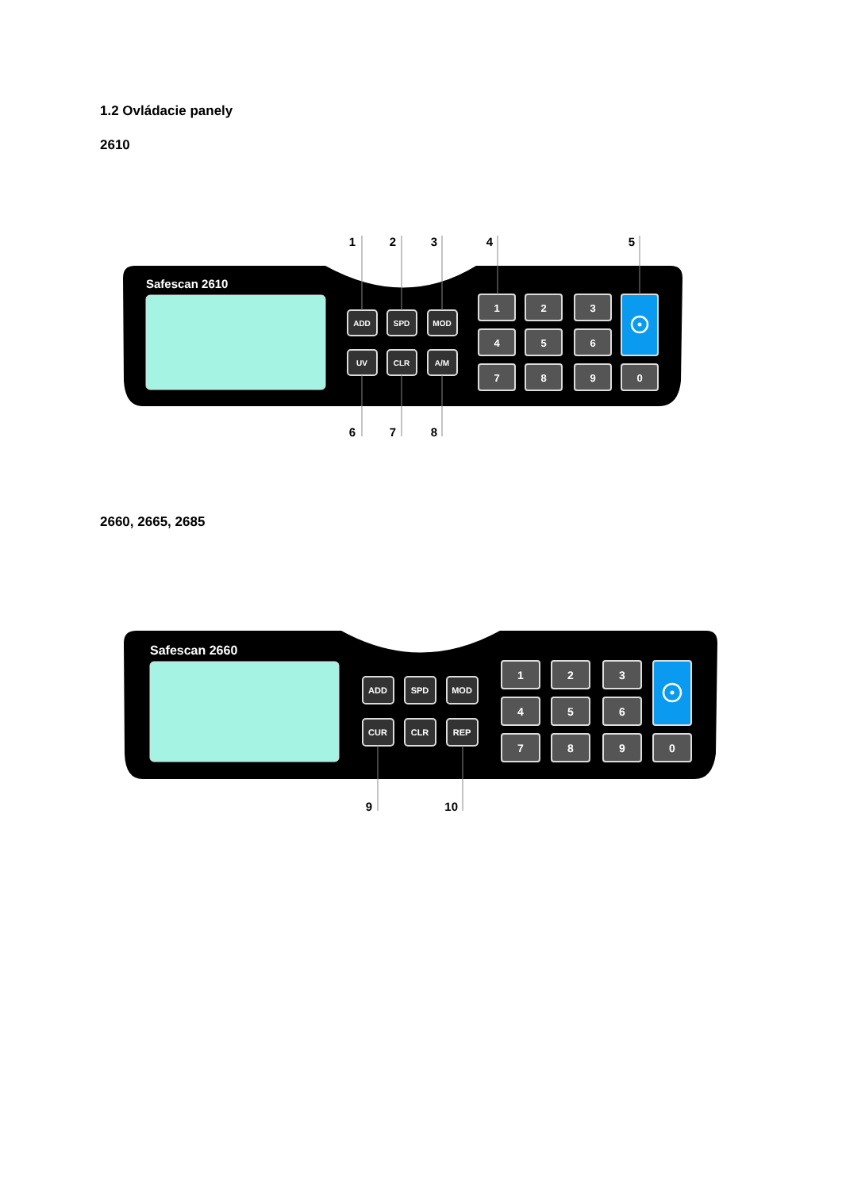1.2 Ovládacie panely
2610
Safescan 2610
ADD
SPD
MOD
UV
CLR
A/M
1
2
3
4
5
6
7
8
9
0
1
2
3
4
5
6
7
8
2660, 2665, 2685
Safescan 2660
ADD
SPD
MOD
CUR
CLR
REP
1
2
3
4
5
6
7
8
9
0
9
10